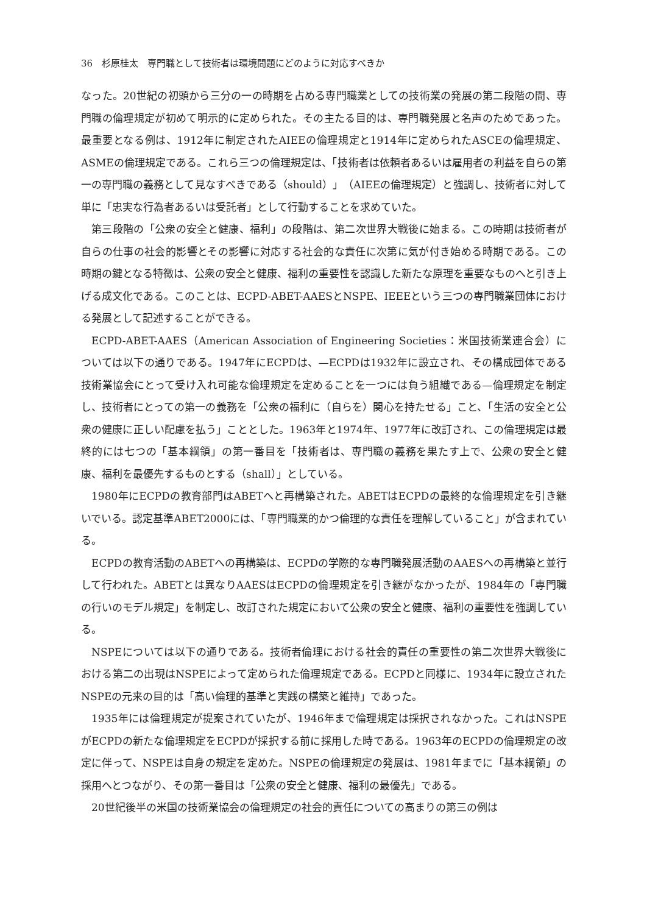36　杉原桂太　専門職として技術者は環境問題にどのように対応すべきか
なった。20世紀の初頭から三分の一の時期を占める専門職業としての技術業の発展の第二段階の間、専門職の倫理規定が初めて明示的に定められた。その主たる目的は、専門職発展と名声のためであった。最重要となる例は、1912年に制定されたAIEEの倫理規定と1914年に定められたASCEの倫理規定、ASMEの倫理規定である。これら三つの倫理規定は、「技術者は依頼者あるいは雇用者の利益を自らの第一の専門職の義務として見なすべきである（should）」（AIEEの倫理規定）と強調し、技術者に対して単に「忠実な行為者あるいは受託者」として行動することを求めていた。
第三段階の「公衆の安全と健康、福利」の段階は、第二次世界大戦後に始まる。この時期は技術者が自らの仕事の社会的影響とその影響に対応する社会的な責任に次第に気が付き始める時期である。この時期の鍵となる特徴は、公衆の安全と健康、福利の重要性を認識した新たな原理を重要なものへと引き上げる成文化である。このことは、ECPD-ABET-AAESとNSPE、IEEEという三つの専門職業団体における発展として記述することができる。
ECPD-ABET-AAES（American Association of Engineering Societies：米国技術業連合会）については以下の通りである。1947年にECPDは、—ECPDは1932年に設立され、その構成団体である技術業協会にとって受け入れ可能な倫理規定を定めることを一つには負う組織である—倫理規定を制定し、技術者にとっての第一の義務を「公衆の福利に（自らを）関心を持たせる」こと、「生活の安全と公衆の健康に正しい配慮を払う」こととした。1963年と1974年、1977年に改訂され、この倫理規定は最終的には七つの「基本綱領」の第一番目を「技術者は、専門職の義務を果たす上で、公衆の安全と健康、福利を最優先するものとする（shall）」としている。
1980年にECPDの教育部門はABETへと再構築された。ABETはECPDの最終的な倫理規定を引き継いでいる。認定基準ABET2000には、「専門職業的かつ倫理的な責任を理解していること」が含まれている。
ECPDの教育活動のABETへの再構築は、ECPDの学際的な専門職発展活動のAAESへの再構築と並行して行われた。ABETとは異なりAAESはECPDの倫理規定を引き継がなかったが、1984年の「専門職の行いのモデル規定」を制定し、改訂された規定において公衆の安全と健康、福利の重要性を強調している。
NSPEについては以下の通りである。技術者倫理における社会的責任の重要性の第二次世界大戦後における第二の出現はNSPEによって定められた倫理規定である。ECPDと同様に、1934年に設立されたNSPEの元来の目的は「高い倫理的基準と実践の構築と維持」であった。
1935年には倫理規定が提案されていたが、1946年まで倫理規定は採択されなかった。これはNSPEがECPDの新たな倫理規定をECPDが採択する前に採用した時である。1963年のECPDの倫理規定の改定に伴って、NSPEは自身の規定を定めた。NSPEの倫理規定の発展は、1981年までに「基本綱領」の採用へとつながり、その第一番目は「公衆の安全と健康、福利の最優先」である。
20世紀後半の米国の技術業協会の倫理規定の社会的責任についての高まりの第三の例は